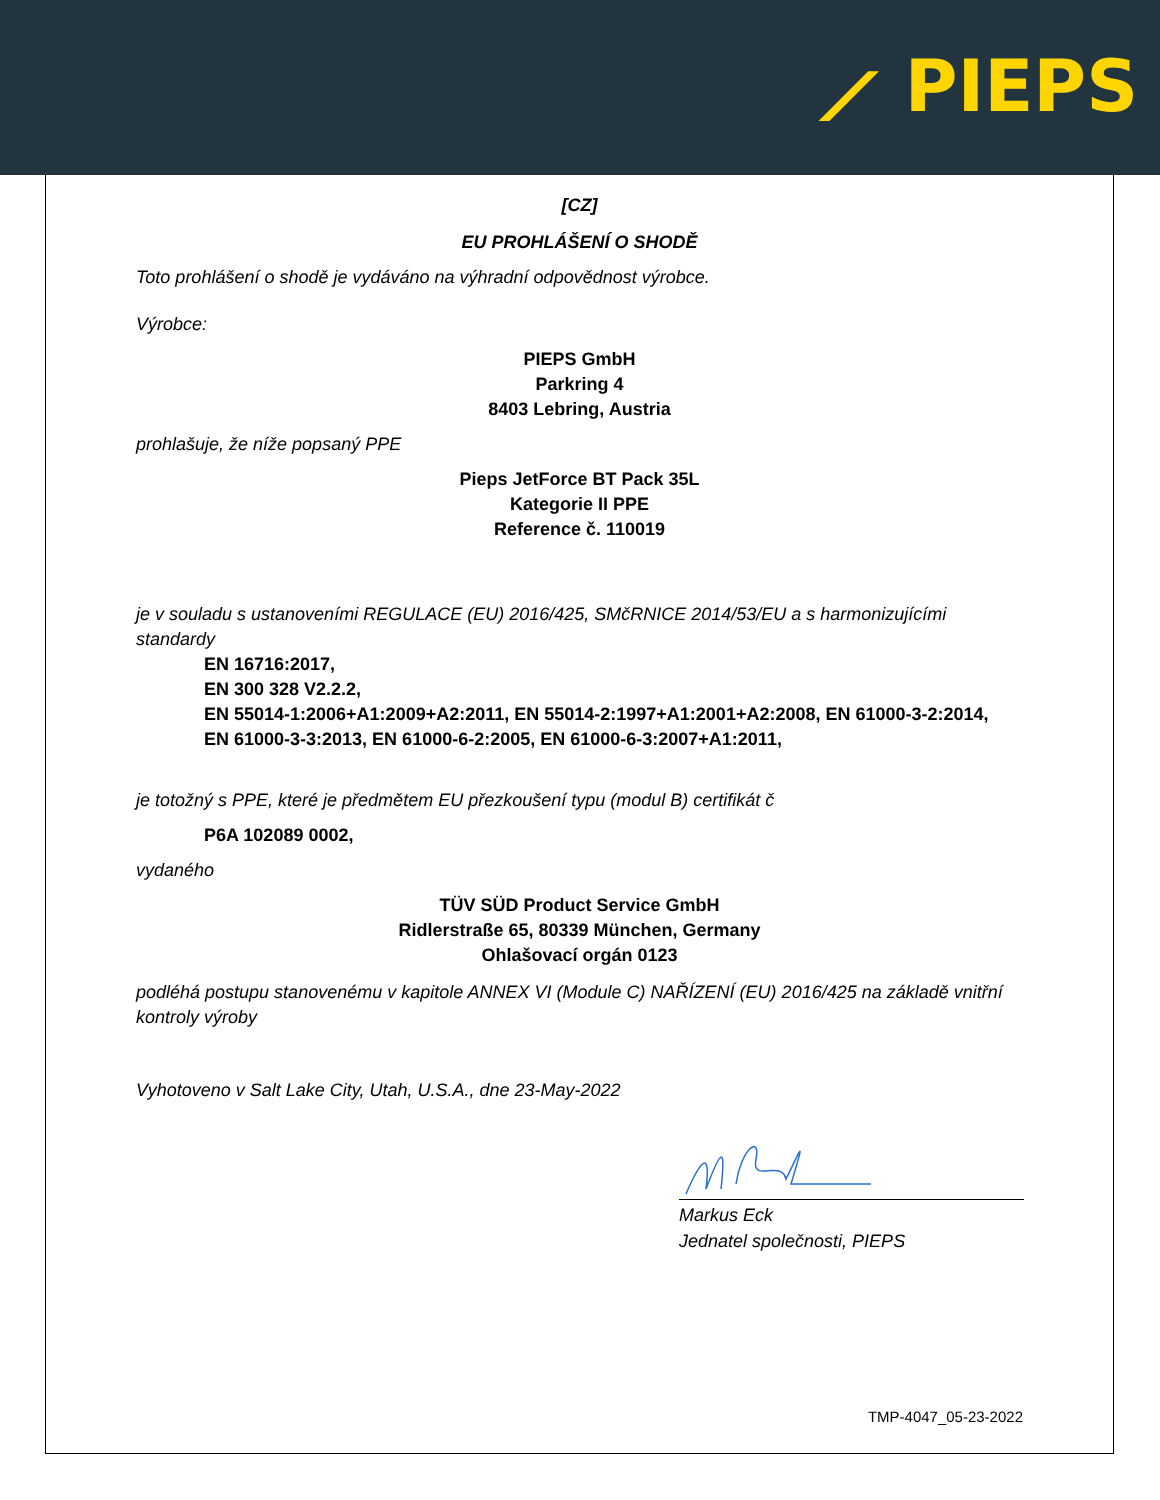⟋ PIEPS
[CZ]
EU PROHLÁŠENÍ O SHODĚ
Toto prohlášení o shodě je vydáváno na výhradní odpovědnost výrobce.
Výrobce:
PIEPS GmbH
Parkring 4
8403 Lebring, Austria
prohlašuje, že níže popsaný PPE
Pieps JetForce BT Pack 35L
Kategorie II PPE
Reference č. 110019
je v souladu s ustanoveními REGULACE (EU) 2016/425, SMčRNICE 2014/53/EU a s harmonizujícími standardy
EN 16716:2017,
EN 300 328 V2.2.2,
EN 55014-1:2006+A1:2009+A2:2011, EN 55014-2:1997+A1:2001+A2:2008, EN 61000-3-2:2014,
EN 61000-3-3:2013, EN 61000-6-2:2005, EN 61000-6-3:2007+A1:2011,
je totožný s PPE, které je předmětem EU přezkoušení typu (modul B) certifikát č
P6A 102089 0002,
vydaného
TÜV SÜD Product Service GmbH
Ridlerstraße 65, 80339 München, Germany
Ohlašovací orgán 0123
podléhá postupu stanovenému v kapitole ANNEX VI (Module C) NAŘÍZENÍ (EU) 2016/425 na základě vnitřní kontroly výroby
Vyhotoveno v Salt Lake City, Utah, U.S.A., dne 23-May-2022
Markus Eck
Jednatel společnosti, PIEPS
TMP-4047_05-23-2022